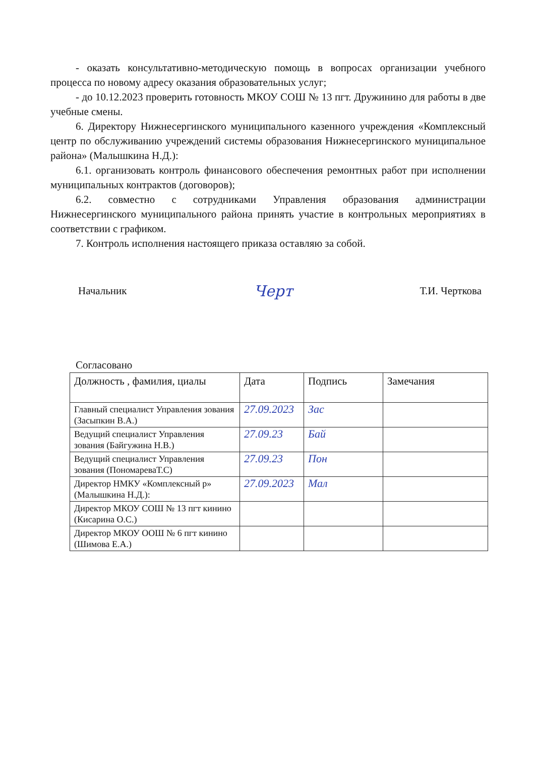- оказать консультативно-методическую помощь в вопросах организации учебного процесса по новому адресу оказания образовательных услуг;
- до 10.12.2023 проверить готовность МКОУ СОШ № 13 пгт. Дружинино для работы в две учебные смены.
6. Директору Нижнесергинского муниципального казенного учреждения «Комплексный центр по обслуживанию учреждений системы образования Нижнесергинского муниципальное района» (Малышкина Н.Д.):
6.1. организовать контроль финансового обеспечения ремонтных работ при исполнении муниципальных контрактов (договоров);
6.2. совместно с сотрудниками Управления образования администрации Нижнесергинского муниципального района принять участие в контрольных мероприятиях в соответствии с графиком.
7. Контроль исполнения настоящего приказа оставляю за собой.
Начальник Черт Т.И. Черткова
Согласовано
| Должность , фамилия, циалы | Дата | Подпись | Замечания |
| --- | --- | --- | --- |
| Главный специалист Управления зования (Засыпкин В.А.) | 27.09.2023 | Зас | |
| Ведущий специалист Управления зования (Байгужина Н.В.) | 27.09.23 | Бай | |
| Ведущий специалист Управления зования (ПономареваТ.С) | 27.09.23 | Пон | |
| Директор НМКУ «Комплексный р» (Малышкина Н.Д.): | 27.09.2023 | Мал | |
| Директор МКОУ СОШ № 13 пгт кинино (Кисарина О.С.) | | | |
| Директор МКОУ ООШ № 6 пгт кинино (Шимова Е.А.) | | | |